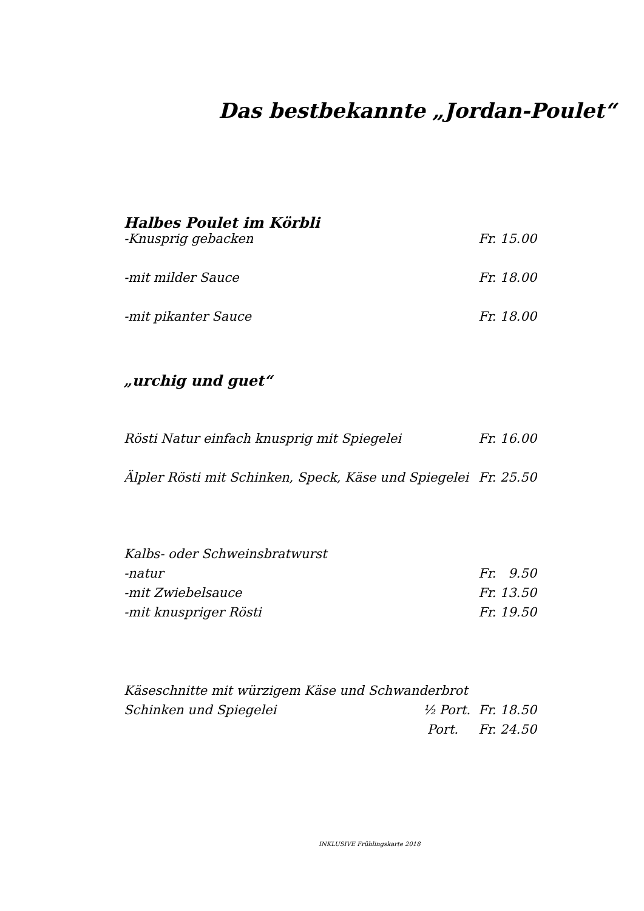Das bestbekannte „Jordan-Poulet“
Halbes Poulet im Körbli
-Knusprig gebacken Fr. 15.00
-mit milder Sauce Fr. 18.00
-mit pikanter Sauce Fr. 18.00
„urchig und guet“
Rösti Natur einfach knusprig mit Spiegelei Fr. 16.00
Älpler Rösti mit Schinken, Speck, Käse und Spiegelei Fr. 25.50
Kalbs- oder Schweinsbratwurst
-natur Fr. 9.50
-mit Zwiebelsauce Fr. 13.50
-mit knuspriger Rösti Fr. 19.50
Käseschnitte mit würzigem Käse und Schwanderbrot
Schinken und Spiegelei ½ Port. Fr. 18.50
Port. Fr. 24.50
INKLUSIVE Frühlingskarte 2018